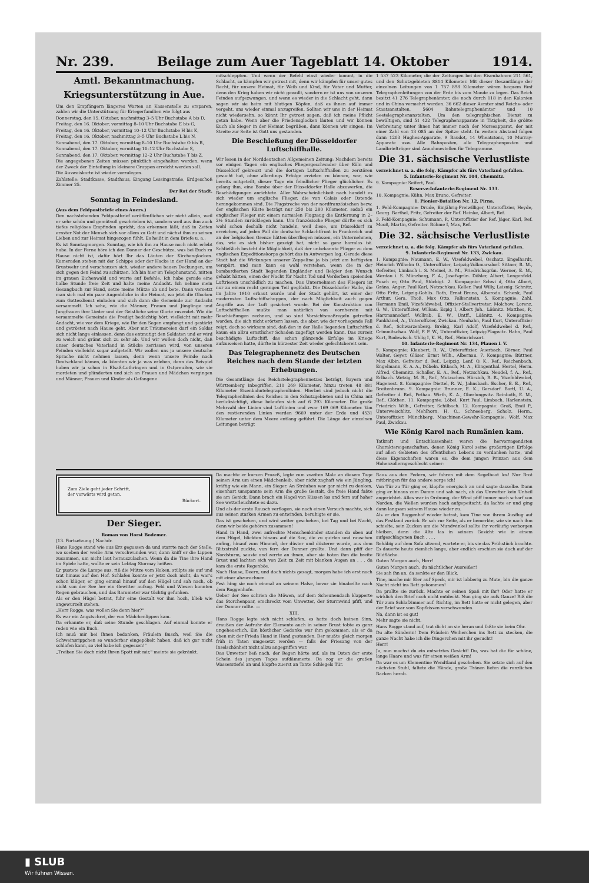Nr. 239. Beilage zum Auer Tageblatt 14. Oktober 1914.
Amtl. Bekanntmachung.
Kriegsunterstützung in Aue.
Um den Empfängern längeres Warten an Kassenstelle zu ersparen, zahlen wir die Unterstützung für Kriegerfamilien wie folgt aus
Donnerstag, den 15. Oktober, nachmittag 3–5 Uhr Buchstabe A bis D,
Freitag, den 16. Oktober, vormittag 8–10 Uhr Buchstabe E bis G,
Freitag, den 16. Oktober, vormittag 10–12 Uhr Buchstabe H bis K,
Freitag, den 16. Oktober, nachmittag 3–5 Uhr Buchstabe L bis N,
Sonnabend, den 17. Oktober, vormittag 8–10 Uhr Buchstabe O bis R,
Sonnabend, den 17. Oktober, vormittag 10–12 Uhr Buchstabe S,
Sonnabend, den 17. Oktober, vormittag 12–2 Uhr Buchstabe T bis Z.
Die angegebenen Zeiten müssen pünktlich eingehalten werden, wenn der Zweck der Einteilung in kleinere Gruppen erreicht werden soll.
Die Ausweiskarte ist wieder vorzulegen.
Zahlstelle: Stadtkasse, Stadthaus, Eingang Lessingstraße, Erdgeschoß Zimmer 25.
Der Rat der Stadt.
Sonntag in Feindesland.
(Aus dem Feldpostbriefe eines Auers.)
Den nachstehenden Feldpostbrief veröffentlichen wir nicht allein, weil er sehr schön und gemütvoll geschrieben ist, sondern weil aus ihm auch tiefes religiöses Empfinden spricht, das erkennen läßt, daß in Zeiten ernster Not der Mensch sich vor allem zu Gott und nächst ihm zu seinen Lieben und zur Heimat hingezogen fühlt. Es heißt in dem Briefe u. a.:
Es ist Sonntagmorgen. Sonntag, wie ich ihn zu Hause noch nicht erlebt habe. In der Ferne höre ich den Donner der Geschütze, was bei Euch zu Hause nicht ist, dafür hört Ihr das Läuten der Kirchenglocken. Kameraden stehen mit der Schippe oder der Hacke in der Hand an der Brustwehr und verschanzen sich, wieder andere bauen Deckungen, um sich gegen den Feind zu schützen. Ich bin hier im Telephonstand, mitten im grauen Eichenwald und warte auf Befehle. Ich habe gerade eine halbe Stunde freie Zeit und halte meine Andacht. Ich nehme mein Gesangbuch zur Hand, setze meine Mütze ab und bete. Dann versetzt man sich mal ein paar Augenblicke in die Heimat, wo jetzt die Glocken zum Gottesdienst einladen und sich dann die Gemeinde zur Andacht versammelt. Ich sehe, wie die Männer, Frauen und Jünglinge und Jungfrauen ihre Lieder und der Geistliche seine Glorie zusendet. Wie die versammelte Gemeinde die Predigt bedächtig hört, vielleicht mit mehr Andacht, wie vor dem Kriege, wie Ihr den Segen empfangt und gestärkt und getröstet nach Hause geht. Aber mit Träumereien darf ein Soldat sich nicht lange einlassen, denn das entmutigt den Soldaten und er wird zu weich und grämt sich zu sehr ab. Und wir wollen doch nicht, daß unser deutsches Vaterland in Stücke zerrissen wird, von unseren Feinden vielleicht sogar aufgeteilt. Wir wollen uns ja unsere deutsche Sprache nicht nehmen lassen, denn wenn unsere Feinde nach Deutschland kämen, da könnten wir ja was erleben, denn das Beispiel haben wir ja schon in Elsaß-Lothringen und in Ostpreußen, wie sie mordeten und plünderten und sich an Frauen und Mädchen vergingen und Männer, Frauen und Kinder als Gefangene
mitschleppten. Und wenn der Befehl einst wieder kommt, in die Schlacht, so kämpfen wir getrost mit, denn wir kämpfen für unser gutes Recht, für unsere Heimat, für Weib und Kind, für Vater und Mutter, denn den Krieg haben wir nicht gewollt, sondern er ist uns von unseren Feinden aufgezwungen, und wenn es wieder in die Schlacht geht, dann sagen wir sie heim mit blutigen Köpfen, daß es ihnen auf immer vergeht, uns wieder einmal anzugreifen. Sollten wir uns in der Heimat nicht wiedersehn, so könnt Ihr getrost sagen, daß ich meine Pflicht getan habe. Wenn aber die Friedensglocken läuten und wir können Euch als Sieger in der Heimat begrüßen, dann können wir singen: Im Streite zur Seite ist Gott uns gestanden.
Die Beschießung der Düsseldorfer Luftschiffhalle.
Wir lesen in der Norddeutschen Allgemeinen Zeitung: Nachdem bereits vor einigen Tagen ein englisches Fliegergeschwader über Köln und Düsseldorf gekreuzt und die dortigen Luftschiffhallen zu zerstören gesucht hat, ohne allerdings Erfolge erzielen zu können, war, wie bereits mitgeteilt, dieser Tage ein feindlicher Flieger glücklicher. Es gelang ihm, eine Bombe über der Düsseldorfer Halle abzuwerfen, die Beschädigungen anrichtete. Aller Wahrscheinlichkeit nach handelt es sich wieder um englische Flieger, die von Calais oder Ostende herangekommen sind. Die Flugstrecke von der nordfranzösischen bezw. der englischen Küste beträgt nur 250 bis 280 Kilometer, sodaß ein englischer Flieger mit einem normalen Flugzeug die Entfernung in 2–2½ Stunden zurücklegen kann. Um französische Flieger dürfte es sich wohl schon deshalb nicht handeln, weil diese, um Düsseldorf zu erreichen, auf jeden Fall die deutsche Schlachtfront in Frankreich und an der belgischen Grenze hätten überfliegen müssen, ein Unternehmen, das, wie es sich bisher gezeigt hat, nicht so ganz harmlos ist. Schließlich besteht die Möglichkeit, daß der unbekannte Flieger zu dem englischen Expeditionskorps gehört das in Antwerpen lag. Gerade diese Stadt hat die Wirkungen unserer Zeppeline ja bis jetzt am heftigsten verspürt, und man kann es wohl verstehen, wenn die in der bombardierten Stadt liegenden Engländer und Belgier den Wunsch gehabt hätten, einen der Nacht für Nacht Tod und Verderben speienden Luftriesen unschädlich zu machen. Das Unternehmen des Fliegers ist nur zu einem recht geringen Teil geglückt. Die Düsseldorfer Halle, die im Jahre 1910 erbaut wurde und der Stadt gehört, ist einer der modernsten Luftschiffschuppen, der nach Möglichkeit auch gegen Angriffe aus der Luft gesichert wurde. Bei der Konstruktion von Luftschiffhallen mußte man natürlich von vornherein mit Beschießungen rechnen, und so sind Vorsichtsmaßregeln getroffen worden, die sich nicht erörtern lassen, die aber, wie der vorliegende Fall zeigt, doch so wirksam sind, daß den in der Halle liegenden Luftschiffen kaum ein allzu ernstlicher Schaden zugefügt werden kann. Das zurzeit beschädigte Luftschiff, das schon glänzende Erfolge im Kriege aufzuweisen hatte, dürfte in kürzester Zeit wieder gefechtsbereit sein.
Das Telegraphennetz des Deutschen Reiches nach dem Stande der letzten Erhebungen.
Die Gesamtlänge des Reichstelegraphennetzes beträgt, Bayern und Württemberg inbegriffen, 210 269 Kilometer, hinzu treten 48 881 Kilometer Eisenbahntelegraphenlinien. Hierbei sind jedoch nicht die Telegraphenlinien des Reiches in den Schutzgebieten und in China mit berücksichtigt, diese belaufen sich auf 6 293 Kilometer. Die große Mehrzahl der Linien sind Luftlinien und zwar 169 069 Kilometer. Von den restierenden Linien werden 9669 unter der Erde und 4531 Kilometer unter dem Meere entlang geführt. Die Länge der einzelnen Leitungen beträgt
1 537 523 Kilometer, die der Zeitungen bei den Eisenbahnen 211 561, und den Schutzgebieten 8814 Kilometer. Mit dieser Gesamtlänge der einzelnen Leitungen von 1 757 898 Kilometer wären bequem fünf Telegraphenleitungen von der Erde bis zum Monde zu legen. Das Reich besitzt 41 276 Telegraphenämter, die noch durch 118 in den Kolonien und in China vermehrt werden. 36 662 dieser Aemter sind Reichs- oder Staatsanstalten, 5604 Bahntelegraphenämter und 10 Seetelegraphenanstalten. Um den telegraphischen Dienst zu bewältigen, sind 51 422 Telegraphenapparate in Tätigkeit, die größte Verbreitung unter ihnen hat immer noch der Morseapparat, der mit einer Zahl von 13 085 an der Spitze steht. In weitem Abstand folgen dann 1203 Hughes-Apparate, 9 Baudot, 14 Wheatstons, 10 Murray-Apparate usw. Alle Bahnposten, alle Telegraphenposten und Landbriefträger sind Annahmestellen für Telegramme.
Die 31. sächsische Verlustliste
verzeichnet u. a. die folg. Kämpfer als fürs Vaterland gefallen.
5. Infanterie-Regiment Nr. 104, Chemnitz.
9. Kompagnie: Seifert, Paul.
Reserve-Infanterie-Regiment Nr. 133.
10. Kompagnie: Kühn, Max Bruno, Gefreiter.
1. Pionier-Bataillon Nr. 12, Pirna.
1. Feld-Kompagnie: Drude, Einjährig-Freiwilliger, Unteroffizier, Heyde, Georg. Barthel, Fritz, Gefreiter der Ref. Heinke, Albert, Ref.
3. Feld-Kompagnie: Schumann, P., Unteroffizier der Ref. Jäger, Karl, Ref. Mooß, Martin, Gefreiter. Böhme I, Max, Ref.
Die 32. sächsische Verlustliste
verzeichnet u. a. die folg. Kämpfer als fürs Vaterland gefallen.
9. Infanterie-Regiment Nr. 133, Zwickau.
1. Kompagnie: Naumann, E. W., Vizefeldwebel, Oschatz. Engelhardt, Heinrich Wilhelm O., Unteroffizier, Leipzig-Volkmarsdorf. Sittner, B. M., Gefreiter, Limbach i. S. Meinel, A. M., Friedrichsgrün. Werner, E. M., Werdau i. S. Münzberg, F. A., Josefsgrün. Döhler, Albert, Lengenfeld. Pusch er, Otto Paul, Stöckigt. 2. Kompagnie: Schwi d, Otto Albert, Gräna. Anger, Paul Karl, Netzschkau. Keller, Paul Willy, Leisnig. Schnitz, Otto Fritz, Leipzig-Gohlis. Roth, Ernst Bruno, Alberoda. Schenk, Paul Arthur, Gera. Thoß, Max Otto, Falkenstein. 5. Kompagnie: Zahl, Hermann Emil, Vizefeldwebel, Offizier-Stellvertreter, Molchow. Lorenz, G. W., Unteroffizier, Wilkau. Espig I, Albert Joh., Lößnitz. Matthes, P., Hartmannsdorf. Wollrab, E. W., Untff., Lößnitz. 4. Kompagnie: Fankhänel, A., Unteroffizier, Zwickau. Neuhahn, Paul Kurt, Unteroffizier d. Ref., Schwarzenberg. Brebig, Karl Adolf, Vizefeldwebel d. Ref., Crimmitschau. Wolf, F. F. W., Unteroffizier, Leipzig-Plagwitz. Hahn, Paul Kurt, Rodewisch. Uhlig I, K. H., Ref., Heinrichsort.
10. Infanterie-Regiment Nr. 134, Plauen i. V.
5. Kompagnie: Klaubert, R. W., Unteroffizier, Auerbach. Görner, Paul Walter, Geyer. Gläser, Ernst Wilh., Albernau. 7. Kompagnie: Büttner, Max Albin, Gefreiter d. Ref., Leipzig. Lenf, O. K., Ref., Reichenbach. Engelmann, K. A. A., Döbeln. Eßbach, M. A., Klingenthal. Hertel, Herm. Alfred, Chemnitz. Schaller, E. A., Ref., Netzschkau. Neudel, f. A., Ref., Erlbach. Wetzig, M. R., Ref., Mutzschen. Hörzich, R. R., Vizefeldwebel, Hagenest. 8. Kompagnie: Diettel, R. W., Jahnsbach. Escher, E. E., Ref., Breitenbrunn. 9. Kompagnie: Brunner, E. K., Gersdorf. Bartl, U. A., Gefreiter d. Ref., Pethau. Wirth, K. A., Oberlungwitz. Reinboth, E. M., Ref., Clöthen. 11. Kompagnie: Löbel, Kurt Paul, Limbach. Harlenstein, Friedrich Wilh., Gefreiter, Schilbach. 12. Kompagnie: Groß, Emil P., Unterweischlitz. Mehlhorn, H. O., Schneeberg. Scholz, Herm., Unteroffizier, Münchberg. Maschinen-Gewehr-Kompagnie: Wolf, Max Paul, Zwickau.
Wie König Karol nach Rumänien kam.
Tatkraft und Entschlossenheit waren die hervorragendsten Charaktereigenschaften, denen König Karol seine großartigen Erfolge auf allen Gebieten des öffentlichen Lebens zu verdanken hatte, und diese Eigenschaften waren es, die dem jungen Prinzen aus dem Hohenzollerngeschlecht seiner-
Zum Ziele geht jeder Schritt,
der vorwärts wird getan.
Rückert.
Der Sieger.
Roman von Horst Bodemer.
(13. Fortsetzung.) Nachdr.
Hans Rogge stand wie aus Erz gegossen da und starrte nach der Stelle, wo soeben der weiße Arm verschwunden war, dann kniff er die Lippen zusammen, um nicht laut herauszulachen. Wenn da die Tine ihre Hand im Spiele hatte, wollte er sein Lebtag Stormay heißen.
Er pustete die Lampe aus, riß die Mütze vom Haken, stülpte sie auf und trat hinaus auf den Hof. Schlafen konnte er jetzt doch nicht, da war's schon klüger, er ging einmal hinauf auf den Hügel und sah nach, ob nicht von der See her ein Gewitter aufzog. Feld und Wiesen konnten Regen gebrauchen, und das Barometer war tüchtig gefunken.
Als er den Hügel betrat, fuhr eine Gestalt vor ihm hoch, blieb wie angewurzelt stehen.
„Herr Rogge, was wollen Sie denn hier?"
Es war ein Angstschrei, der von Mädchenlippen kam.
Da erkannte er, daß seine Stunde geschlagen. Auf einmal konnte er reden wie ein Buch.
Ich muß mir bei Ihnen bedanken, Fräulein Busch, weil Sie die Schweinsrippchen so wunderbar eingepökelt haben, daß ich gar nicht schlafen kann, so viel habe ich gegessen!"
„Treiben Sie doch nicht Ihren Spott mit mir," meinte sie gekränkt.
Da machte er kurzen Prozeß, legte zum zweiten Male an diesem Tage seinen Arm um einen Mädchenleib, aber nicht zaghaft wie ein Jüngling, kräftig wie ein Mann, ein Sieger. An Sträuben war gar nicht zu denken, eisenhart umspannte sein Arm die große Gestalt, die freie Hand faßte sie am Genick. Dann brach ein Hagel von Küssen los und fern auf hoher See wetterleuchtete es dazu.
Und als der erste Rausch verflogen, sie noch einen Versuch machte, sich aus seinen starken Armen zu entwinden, beruhigte er sie.
Das ist geschehen, und wird weiter geschehen, bei Tag und bei Nacht, denn wir beide gehören zusammen!
Hand in Hand, zwei aufrechte Menschenkinder standen da oben auf dem Hügel, blickten hinaus auf die See, die zu quirlen und rauschen anfing, hinauf zum Himmel, der düster und düsterer wurde, aus dem Blitzstrahl zuckte, von fern der Donner grollte. Und dann pfiff der Nordsturm, sauste und zerrte an ihnen, aber sie boten ihm die breite Brust und lachten sich von Zeit zu Zeit mit blanken Augen an . . . da kam die erste Regenböe.
Nach Hause, Deern, und doch nichts gesagt, morgen habe ich erst noch mit einer abzurechnen.
Fest hing sie noch einmal an seinem Halse, bevor sie hinabeilte nach dem Roggenhofe.
Ueber der See schrien die Möwen, auf dem Scheunendach klapperte das Storchenpaar, erschreckt vom Unwetter, der Sturmwind pfiff, und der Donner rollte. —
XIII.
Hans Rogge legte sich nicht schlafen, es hatte doch keinen Sinn, draußen der Aufruhr der Elemente auch in seiner Brust tobte es ganz ungeheuerlich. Ein köstlicher Gedanke war ihm gekommen, als er da oben mit der Frieda Hand in Hand gestanden. Der mußte gleich morgen früh in Taten umgesetzt werden — falls der Friesang von der Inselschönheit nicht allzu angegriffen war.
Das Unwetter ließ nach, der Regen hörte auf, als im Osten der erste Schein des jungen Tages aufdämmerte. Da zog er die großen Wasserstiefel an und klopfte zuerst an Tante Schlegels Tür.
Raus aus den Federn, wir fahren mit dem Segelboot los! Nur Brot mitbringen für das andere sorge ich!
Von Tür zu Tür ging er, klopfte energisch an und sagte dasselbe. Dann ging er hinaus zum Damm und sah nach, ob das Unwetter kein Unheil angerichtet. Alles war in Ordnung, der Wind pfiff immer noch scharf von Norden, die Wellen wurden hoch aufgepeitscht, da lachte er und ging dann langsam seinem Hause wieder zu.
Als er den Roggenhof wieder betrat, kam Tine von ihrem Ausflug auf das Festland zurück. Er sah zur Seite, als er bemerkte, wie sie nach ihm schielte, sein Zucken um die Mundwinkel sollte ihr vorläufig verborgen bleiben, denn die Alte las in seinem Gesicht wie in einem aufgeschlagenen Buch . . . .
Behäbig auf dem Sofa sitzend, wartete er, bis sie das Frühstück brachte. Es dauerte heute ziemlich lange, aber endlich erschien sie doch auf der Bildfläche.
Guten Morgen auch, Herr!
Guten Morgen auch, du nächtlicher Ausreißer!
Sie sah ihn an, da senkte er den Blick.
Tine, mache mir Eier auf Speck, mir ist labberig zu Mute, bin die ganze Nacht nicht ins Bett gekommen!
Da prallte sie zurück. Machte er seinen Spaß mit ihr? Oder hatte er wirklich den Brief noch nicht entdeckt. Nun ging sie aufs Ganze! Riß die Tür zum Schlafzimmer auf. Richtig, im Bett hatte er nicht gelegen, aber der Brief war vom Kopfkissen verschwunden.
Na, dann ist es gut!
Mehr sagte sie nicht.
Hans Rogge stand auf, trat dicht an sie heran und faßte sie beim Ohr.
Du alte Sünderin! Dem Fräulein Weiherchen ins Bett zu stecken, die ganze Nacht habe ich die Dingerchen mit ihr gesucht!
Herr!
Ja, nun machst du ein entsetztes Gesicht! Du, was hat die für schöne, lange Haare und was für einen weißen Arm!
Da war es um Klementine Wendtland geschehen. Sie setzte sich auf den nächsten Stuhl, faltete die Hände, große Tränen liefen die runzlichen Backen herab.
▮ SLUB
Wir führen Wissen.